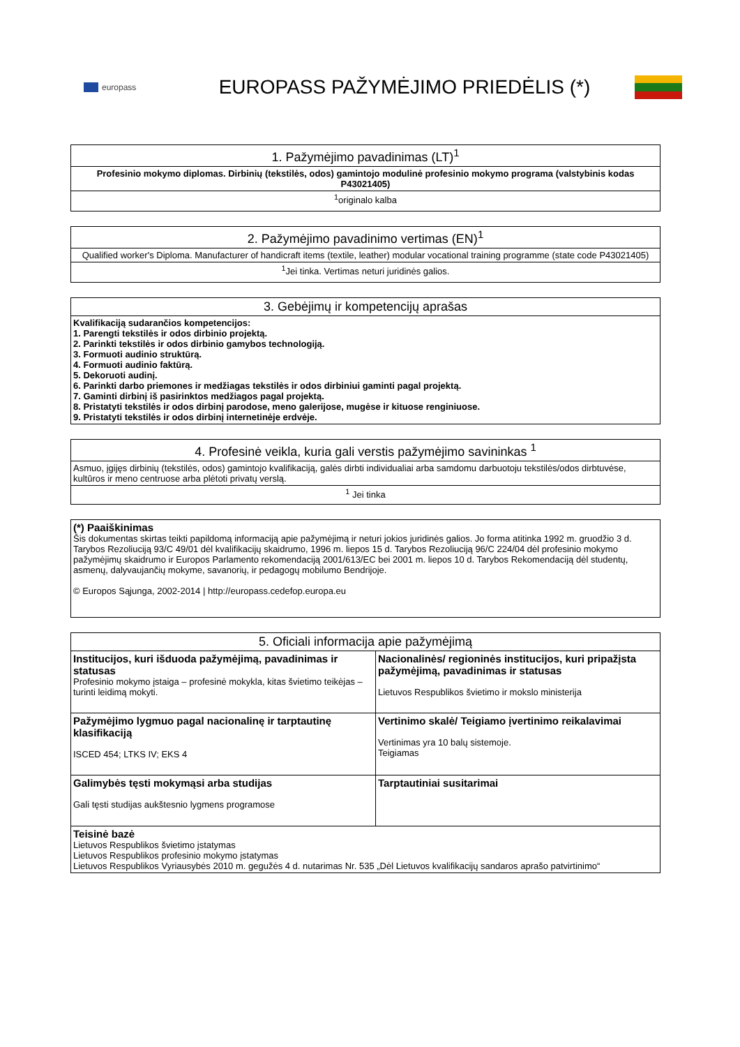europass
EUROPASS PAŽYMĖJIMO PRIEDĖLIS (*)
| 1. Pažymėjimo pavadinimas (LT)<sup>1</sup> |
| --- |
| Profesinio mokymo diplomas. Dirbinių (tekstilės, odos) gamintojo modulinė profesinio mokymo programa (valstybinis kodas P43021405) |
| <sup>1</sup> originalo kalba |
| 2. Pažymėjimo pavadinimo vertimas (EN)<sup>1</sup> |
| --- |
| Qualified worker's Diploma. Manufacturer of handicraft items (textile, leather) modular vocational training programme (state code P43021405) |
| <sup>1</sup> Jei tinka. Vertimas neturi juridinės galios. |
| 3. Gebėjimų ir kompetencijų aprašas |
| --- |
| Kvalifikaciją sudarančios kompetencijos: 1. Parengti tekstilės ir odos dirbinio projektą. 2. Parinkti tekstilės ir odos dirbinio gamybos technologiją. 3. Formuoti audinio struktūrą. 4. Formuoti audinio faktūrą. 5. Dekoruoti audinį. 6. Parinkti darbo priemones ir medžiagas tekstilės ir odos dirbiniui gaminti pagal projektą. 7. Gaminti dirbinį iš pasirinktos medžiagos pagal projektą. 8. Pristatyti tekstilės ir odos dirbinį parodose, meno galerijose, mugėse ir kituose renginiuose. 9. Pristatyti tekstilės ir odos dirbinį internetinėje erdvėje. |
| 4. Profesinė veikla, kuria gali verstis pažymėjimo savininkas <sup>1</sup> |
| --- |
| Asmuo, įgijęs dirbinių (tekstilės, odos) gamintojo kvalifikaciją, galės dirbti individualiai arba samdomu darbuotoju tekstilės/odos dirbtuvėse, kultūros ir meno centruose arba plėtoti privatų verslą. |
| <sup>1</sup> Jei tinka |
| (*) Paaiškinimas Šis dokumentas skirtas teikti papildomą informaciją apie pažymėjimą ir neturi jokios juridinės galios. Jo forma atitinka 1992 m. gruodžio 3 d. Tarybos Rezoliuciją 93/C 49/01 dėl kvalifikacijų skaidrumo, 1996 m. liepos 15 d. Tarybos Rezoliuciją 96/C 224/04 dėl profesinio mokymo pažymėjimų skaidrumo ir Europos Parlamento rekomendaciją 2001/613/EC bei 2001 m. liepos 10 d. Tarybos Rekomendaciją dėl studentų, asmenų, dalyvaujančių mokyme, savanorių, ir pedagogų mobilumo Bendrijoje. © Europos Sąjunga, 2002-2014 / http://europass.cedefop.europa.eu |
| 5. Oficiali informacija apie pažymėjimą | |
| --- | --- |
| Institucijos, kuri išduoda pažymėjimą, pavadinimas ir statusas Profesinio mokymo įstaiga – profesinė mokykla, kitas švietimo teikėjas – turinti leidimą mokyti. | Nacionalinės/ regioninės institucijos, kuri pripažįsta pažymėjimą, pavadinimas ir statusas Lietuvos Respublikos švietimo ir mokslo ministerija |
| Pažymėjimo lygmuo pagal nacionalinę ir tarptautinę klasifikaciją ISCED 454; LTKS IV; EKS 4 | Vertinimo skalė/ Teigiamo įvertinimo reikalavimai Vertinimas yra 10 balų sistemoje. Teigiamas |
| Galimybės tęsti mokymąsi arba studijas Gali tęsti studijas aukštesnio lygmens programose | Tarptautiniai susitarimai |
| Teisinė bazė Lietuvos Respublikos švietimo įstatymas Lietuvos Respublikos profesinio mokymo įstatymas Lietuvos Respublikos Vyriausybės 2010 m. gegužės 4 d. nutarimas Nr. 535 „Dėl Lietuvos kvalifikacijų sandaros aprašo patvirtinimo“ | |